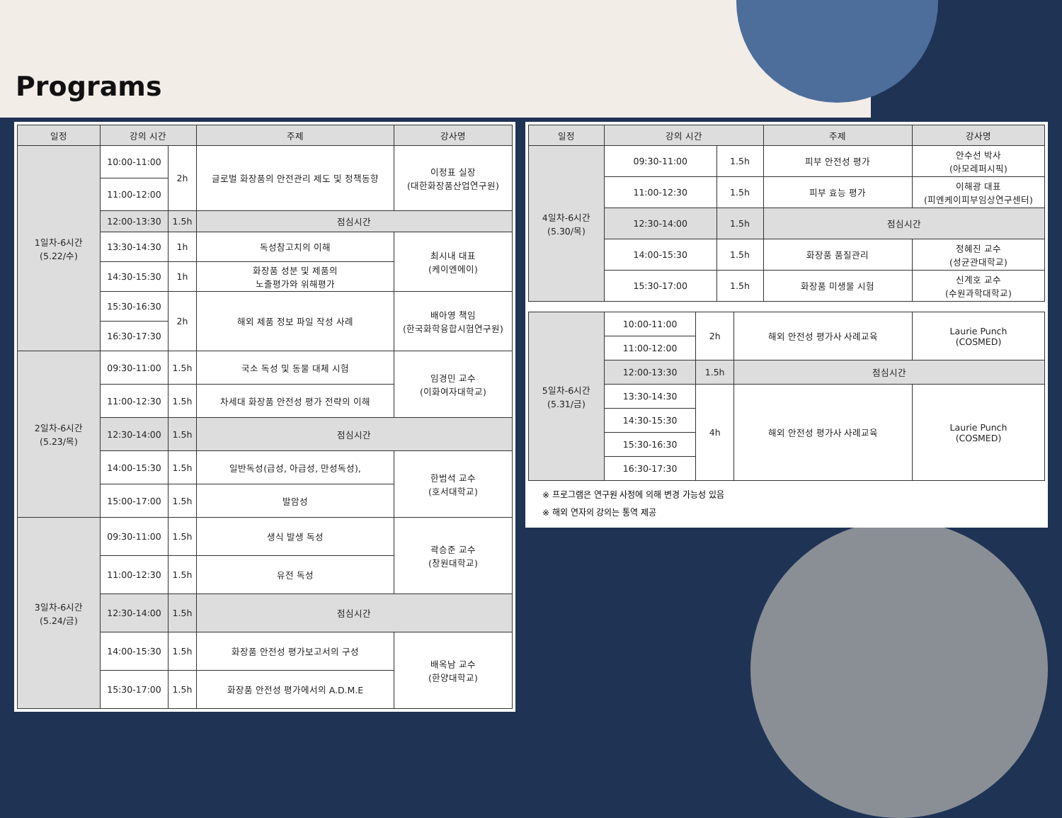Programs
| 일정 | 강의 시간 | | 주제 | 강사명 |
| --- | --- | --- | --- | --- |
| 1일차-6시간 (5.22/수) | 10:00-11:00 | 2h | 글로벌 화장품의 안전관리 제도 및 정책동향 | 이정표 실장 (대한화장품산업연구원) |
| | 11:00-12:00 | | | |
| | 12:00-13:30 | 1.5h | 점심시간 | |
| | 13:30-14:30 | 1h | 독성참고치의 이해 | 최시내 대표 (케이엔에이) |
| | 14:30-15:30 | 1h | 화장품 성분 및 제품의 노출평가와 위해평가 | |
| | 15:30-16:30 | 2h | 해외 제품 정보 파일 작성 사례 | 배아영 책임 (한국화학융합시험연구원) |
| | 16:30-17:30 | | | |
| 2일차-6시간 (5.23/목) | 09:30-11:00 | 1.5h | 국소 독성 및 동물 대체 시험 | 임경민 교수 (이화여자대학교) |
| | 11:00-12:30 | 1.5h | 차세대 화장품 안전성 평가 전략의 이해 | |
| | 12:30-14:00 | 1.5h | 점심시간 | |
| | 14:00-15:30 | 1.5h | 일반독성(급성, 아급성, 만성독성), | 한범석 교수 (호서대학교) |
| | 15:00-17:00 | 1.5h | 발암성 | |
| 3일차-6시간 (5.24/금) | 09:30-11:00 | 1.5h | 생식 발생 독성 | 곽승준 교수 (창원대학교) |
| | 11:00-12:30 | 1.5h | 유전 독성 | |
| | 12:30-14:00 | 1.5h | 점심시간 | |
| | 14:00-15:30 | 1.5h | 화장품 안전성 평가보고서의 구성 | 배옥남 교수 (한양대학교) |
| | 15:30-17:00 | 1.5h | 화장품 안전성 평가에서의 A.D.M.E | |
| 일정 | 강의 시간 | | 주제 | 강사명 |
| --- | --- | --- | --- | --- |
| 4일차-6시간 (5.30/목) | 09:30-11:00 | 1.5h | 피부 안전성 평가 | 안수선 박사 (아모레퍼시픽) |
| | 11:00-12:30 | 1.5h | 피부 효능 평가 | 이해광 대표 (피엔케이피부임상연구센터) |
| | 12:30-14:00 | 1.5h | 점심시간 | |
| | 14:00-15:30 | 1.5h | 화장품 품질관리 | 정혜진 교수 (성균관대학교) |
| | 15:30-17:00 | 1.5h | 화장품 미생물 시험 | 신계호 교수 (수원과학대학교) |
| 5일차-6시간 (5.31/금) | 10:00-11:00 | 2h | 해외 안전성 평가사 사례교육 | Laurie Punch (COSMED) |
| | 11:00-12:00 | | | |
| | 12:00-13:30 | 1.5h | 점심시간 | |
| | 13:30-14:30 | 4h | 해외 안전성 평가사 사례교육 | Laurie Punch (COSMED) |
| | 14:30-15:30 | | | |
| | 15:30-16:30 | | | |
| | 16:30-17:30 | | | |
※ 프로그램은 연구원 사정에 의해 변경 가능성 있음
※ 해외 연자의 강의는 통역 제공